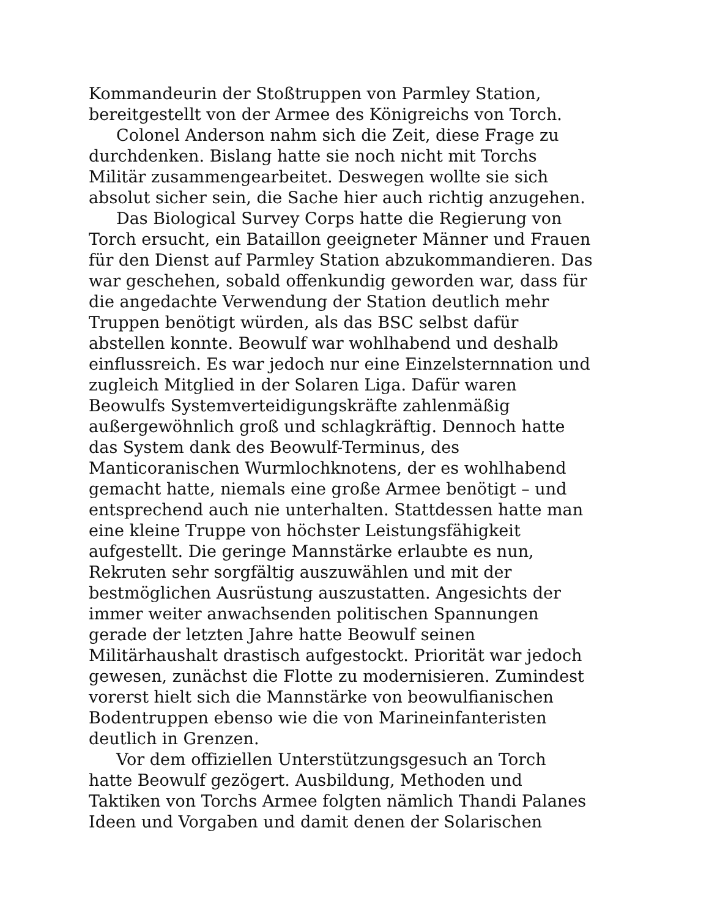Kommandeurin der Stoßtruppen von Parmley Station,
bereitgestellt von der Armee des Königreichs von Torch.
Colonel Anderson nahm sich die Zeit, diese Frage zu
durchdenken. Bislang hatte sie noch nicht mit Torchs
Militär zusammengearbeitet. Deswegen wollte sie sich
absolut sicher sein, die Sache hier auch richtig anzugehen.
Das Biological Survey Corps hatte die Regierung von
Torch ersucht, ein Bataillon geeigneter Männer und Frauen
für den Dienst auf Parmley Station abzukommandieren. Das
war geschehen, sobald offenkundig geworden war, dass für
die angedachte Verwendung der Station deutlich mehr
Truppen benötigt würden, als das BSC selbst dafür
abstellen konnte. Beowulf war wohlhabend und deshalb
einflussreich. Es war jedoch nur eine Einzelsternnation und
zugleich Mitglied in der Solaren Liga. Dafür waren
Beowulfs Systemverteidigungskräfte zahlenmäßig
außergewöhnlich groß und schlagkräftig. Dennoch hatte
das System dank des Beowulf-Terminus, des
Manticoranischen Wurmlochknotens, der es wohlhabend
gemacht hatte, niemals eine große Armee benötigt – und
entsprechend auch nie unterhalten. Stattdessen hatte man
eine kleine Truppe von höchster Leistungsfähigkeit
aufgestellt. Die geringe Mannstärke erlaubte es nun,
Rekruten sehr sorgfältig auszuwählen und mit der
bestmöglichen Ausrüstung auszustatten. Angesichts der
immer weiter anwachsenden politischen Spannungen
gerade der letzten Jahre hatte Beowulf seinen
Militärhaushalt drastisch aufgestockt. Priorität war jedoch
gewesen, zunächst die Flotte zu modernisieren. Zumindest
vorerst hielt sich die Mannstärke von beowulfianischen
Bodentruppen ebenso wie die von Marineinfanteristen
deutlich in Grenzen.
Vor dem offiziellen Unterstützungsgesuch an Torch
hatte Beowulf gezögert. Ausbildung, Methoden und
Taktiken von Torchs Armee folgten nämlich Thandi Palanes
Ideen und Vorgaben und damit denen der Solarischen